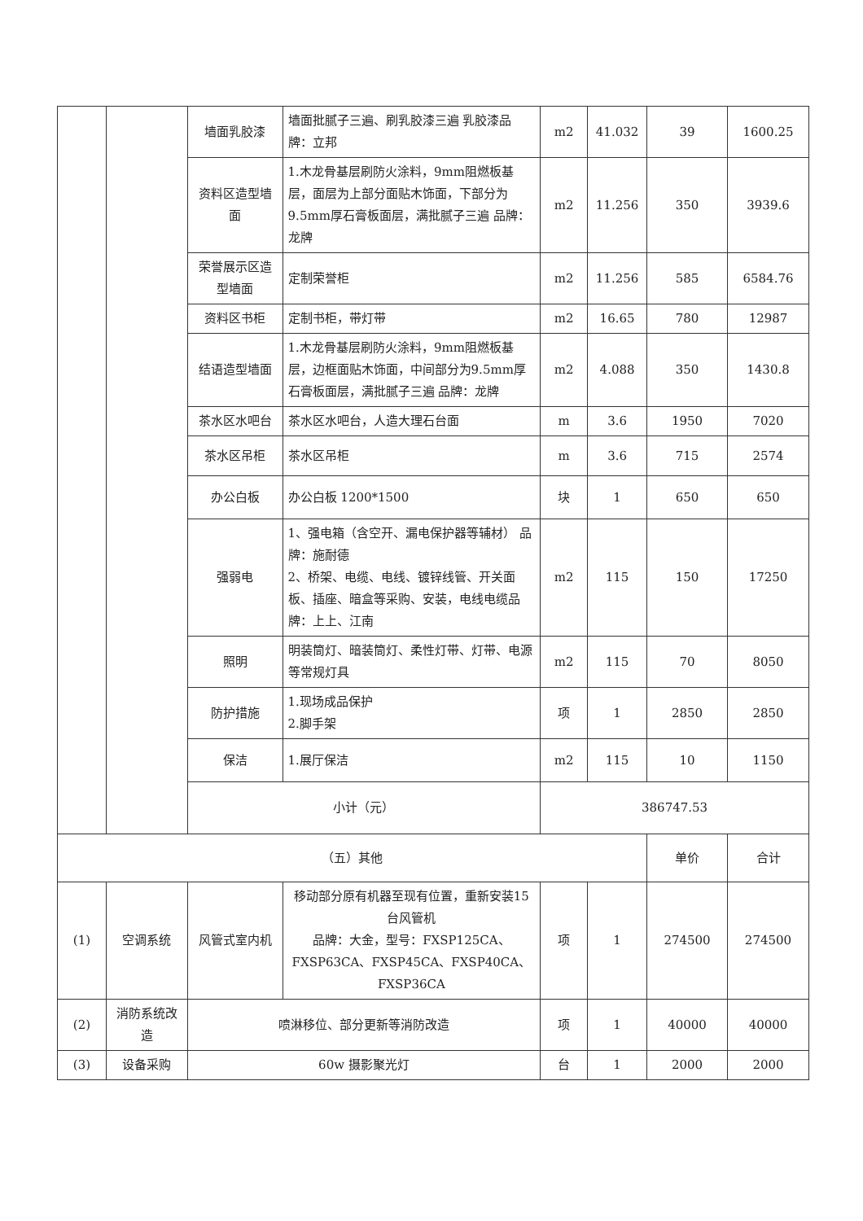| | | 墙面乳胶漆 | 墙面批腻子三遍、刷乳胶漆三遍 乳胶漆品牌：立邦 | m2 | 41.032 | 39 | 1600.25 |
| | | 资料区造型墙面 | 1.木龙骨基层刷防火涂料，9mm阻燃板基层，面层为上部分面贴木饰面，下部分为9.5mm厚石膏板面层，满批腻子三遍 品牌：龙牌 | m2 | 11.256 | 350 | 3939.6 |
| | | 荣誉展示区造型墙面 | 定制荣誉柜 | m2 | 11.256 | 585 | 6584.76 |
| | | 资料区书柜 | 定制书柜，带灯带 | m2 | 16.65 | 780 | 12987 |
| | | 结语造型墙面 | 1.木龙骨基层刷防火涂料，9mm阻燃板基层，边框面贴木饰面，中间部分为9.5mm厚石膏板面层，满批腻子三遍 品牌：龙牌 | m2 | 4.088 | 350 | 1430.8 |
| | | 茶水区水吧台 | 茶水区水吧台，人造大理石台面 | m | 3.6 | 1950 | 7020 |
| | | 茶水区吊柜 | 茶水区吊柜 | m | 3.6 | 715 | 2574 |
| | | 办公白板 | 办公白板 1200*1500 | 块 | 1 | 650 | 650 |
| | | 强弱电 | 1、强电箱（含空开、漏电保护器等辅材） 品牌：施耐德 2、桥架、电缆、电线、镀锌线管、开关面板、插座、暗盒等采购、安装，电线电缆品牌：上上、江南 | m2 | 115 | 150 | 17250 |
| | | 照明 | 明装筒灯、暗装筒灯、柔性灯带、灯带、电源等常规灯具 | m2 | 115 | 70 | 8050 |
| | | 防护措施 | 1.现场成品保护 2.脚手架 | 项 | 1 | 2850 | 2850 |
| | | 保洁 | 1.展厅保洁 | m2 | 115 | 10 | 1150 |
| | | 小计（元） | | 386747.53 | | | |
| （五）其他 | | | | | | 单价 | 合计 |
| (1) | 空调系统 | 风管式室内机 | 移动部分原有机器至现有位置，重新安装15台风管机 品牌：大金，型号：FXSP125CA、FXSP63CA、FXSP45CA、FXSP40CA、FXSP36CA | 项 | 1 | 274500 | 274500 |
| (2) | 消防系统改造 | 喷淋移位、部分更新等消防改造 | | 项 | 1 | 40000 | 40000 |
| (3) | 设备采购 | 60w 摄影聚光灯 | | 台 | 1 | 2000 | 2000 |